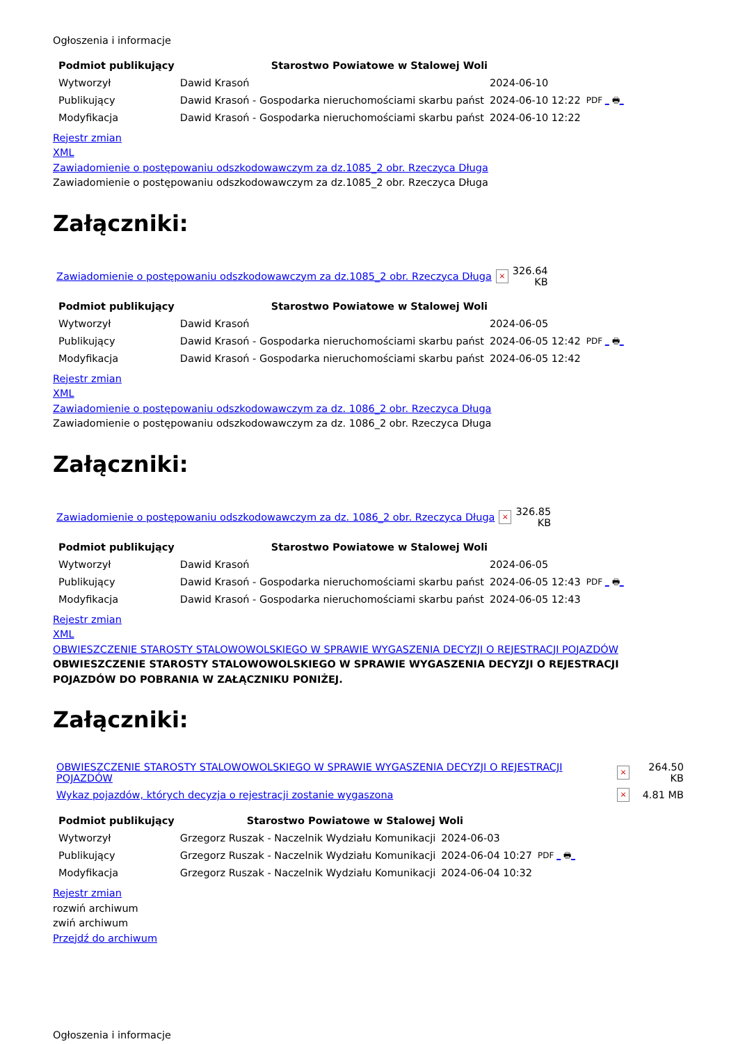Ogłoszenia i informacje
| Podmiot publikujący | Starostwo Powiatowe w Stalowej Woli | | |
| Wytworzył | Dawid Krasoń | 2024-06-10 | PDF _ 🖶 _ |
| Publikujący | Dawid Krasoń - Gospodarka nieruchomościami skarbu państ | 2024-06-10 12:22 | |
| Modyfikacja | Dawid Krasoń - Gospodarka nieruchomościami skarbu państ | 2024-06-10 12:22 | |
Rejestr zmian
XML
Zawiadomienie o postępowaniu odszkodowawczym za dz.1085_2 obr. Rzeczyca Długa
Zawiadomienie o postępowaniu odszkodowawczym za dz.1085_2 obr. Rzeczyca Długa
Załączniki:
| Zawiadomienie o postępowaniu odszkodowawczym za dz.1085_2 obr. Rzeczyca Długa | × | 326.64 KB |
| Podmiot publikujący | Starostwo Powiatowe w Stalowej Woli | | |
| Wytworzył | Dawid Krasoń | 2024-06-05 | PDF _ 🖶 _ |
| Publikujący | Dawid Krasoń - Gospodarka nieruchomościami skarbu państ | 2024-06-05 12:42 | |
| Modyfikacja | Dawid Krasoń - Gospodarka nieruchomościami skarbu państ | 2024-06-05 12:42 | |
Rejestr zmian
XML
Zawiadomienie o postępowaniu odszkodowawczym za dz. 1086_2 obr. Rzeczyca Długa
Zawiadomienie o postępowaniu odszkodowawczym za dz. 1086_2 obr. Rzeczyca Długa
Załączniki:
| Zawiadomienie o postępowaniu odszkodowawczym za dz. 1086_2 obr. Rzeczyca Długa | × | 326.85 KB |
| Podmiot publikujący | Starostwo Powiatowe w Stalowej Woli | | |
| Wytworzył | Dawid Krasoń | 2024-06-05 | PDF _ 🖶 _ |
| Publikujący | Dawid Krasoń - Gospodarka nieruchomościami skarbu państ | 2024-06-05 12:43 | |
| Modyfikacja | Dawid Krasoń - Gospodarka nieruchomościami skarbu państ | 2024-06-05 12:43 | |
Rejestr zmian
XML
OBWIESZCZENIE STAROSTY STALOWOWOLSKIEGO W SPRAWIE WYGASZENIA DECYZJI O REJESTRACJI POJAZDÓW
OBWIESZCZENIE STAROSTY STALOWOWOLSKIEGO W SPRAWIE WYGASZENIA DECYZJI O REJESTRACJI POJAZDÓW DO POBRANIA W ZAŁĄCZNIKU PONIŻEJ.
Załączniki:
| OBWIESZCZENIE STAROSTY STALOWOWOLSKIEGO W SPRAWIE WYGASZENIA DECYZJI O REJESTRACJI POJAZDÓW | × | 264.50 KB |
| Wykaz pojazdów, których decyzja o rejestracji zostanie wygaszona | × | 4.81 MB |
| Podmiot publikujący | Starostwo Powiatowe w Stalowej Woli | | |
| Wytworzył | Grzegorz Ruszak - Naczelnik Wydziału Komunikacji | 2024-06-03 | PDF _ 🖶 _ |
| Publikujący | Grzegorz Ruszak - Naczelnik Wydziału Komunikacji | 2024-06-04 10:27 | |
| Modyfikacja | Grzegorz Ruszak - Naczelnik Wydziału Komunikacji | 2024-06-04 10:32 | |
Rejestr zmian
rozwiń archiwum
zwiń archiwum
Przejdź do archiwum
Ogłoszenia i informacje